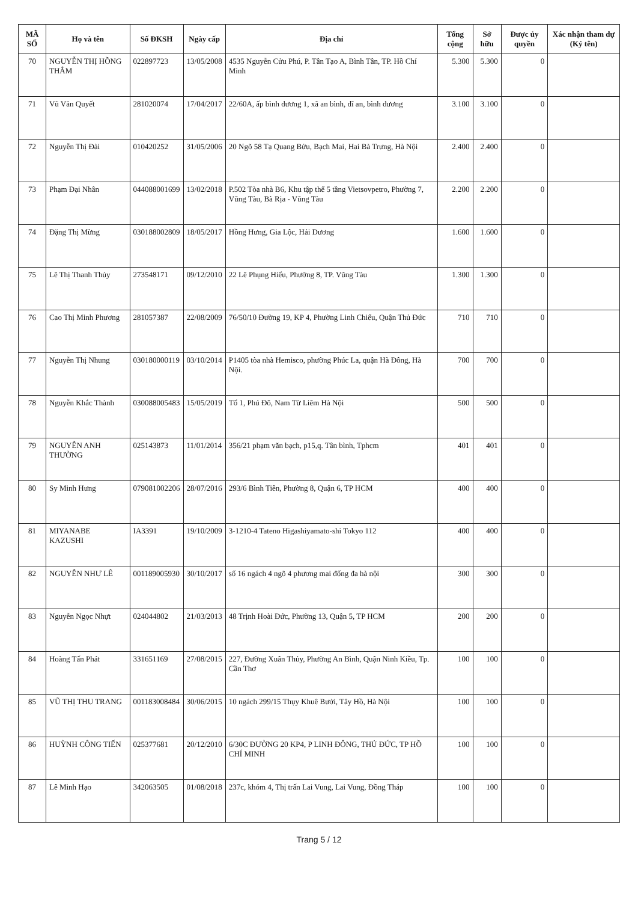| MÃ SỐ | Họ và tên | Số ĐKSH | Ngày cấp | Địa chỉ | Tổng cộng | Sở hữu | Được ủy quyền | Xác nhận tham dự (Ký tên) |
| --- | --- | --- | --- | --- | --- | --- | --- | --- |
| 70 | NGUYỄN THỊ HỒNG THẮM | 022897723 | 13/05/2008 | 4535 Nguyễn Cửu Phú, P. Tân Tạo A, Bình Tân, TP. Hồ Chí Minh | 5.300 | 5.300 | 0 | |
| 71 | Vũ Văn Quyết | 281020074 | 17/04/2017 | 22/60A, ấp bình dương 1, xã an bình, dĩ an, bình dương | 3.100 | 3.100 | 0 | |
| 72 | Nguyễn Thị Đài | 010420252 | 31/05/2006 | 20 Ngõ 58 Tạ Quang Bửu, Bạch Mai, Hai Bà Trưng, Hà Nội | 2.400 | 2.400 | 0 | |
| 73 | Phạm Đại Nhân | 044088001699 | 13/02/2018 | P.502 Tòa nhà B6, Khu tập thể 5 tầng Vietsovpetro, Phường 7, Vũng Tàu, Bà Rịa - Vũng Tàu | 2.200 | 2.200 | 0 | |
| 74 | Đặng Thị Mừng | 030188002809 | 18/05/2017 | Hồng Hưng, Gia Lộc, Hải Dương | 1.600 | 1.600 | 0 | |
| 75 | Lê Thị Thanh Thủy | 273548171 | 09/12/2010 | 22 Lê Phụng Hiểu, Phường 8, TP. Vũng Tàu | 1.300 | 1.300 | 0 | |
| 76 | Cao Thị Minh Phương | 281057387 | 22/08/2009 | 76/50/10 Đường 19, KP 4, Phường Linh Chiểu, Quận Thủ Đức | 710 | 710 | 0 | |
| 77 | Nguyễn Thị Nhung | 030180000119 | 03/10/2014 | P1405 tòa nhà Hemisco, phường Phúc La, quận Hà Đông, Hà Nội. | 700 | 700 | 0 | |
| 78 | Nguyễn Khắc Thành | 030088005483 | 15/05/2019 | Tổ 1, Phú Đô, Nam Từ Liêm Hà Nội | 500 | 500 | 0 | |
| 79 | NGUYỄN ANH THƯỜNG | 025143873 | 11/01/2014 | 356/21 phạm văn bạch, p15,q. Tân bình, Tphcm | 401 | 401 | 0 | |
| 80 | Sy Minh Hưng | 079081002206 | 28/07/2016 | 293/6 Bình Tiên, Phường 8, Quận 6, TP HCM | 400 | 400 | 0 | |
| 81 | MIYANABE KAZUSHI | IA3391 | 19/10/2009 | 3-1210-4 Tateno Higashiyamato-shi Tokyo 112 | 400 | 400 | 0 | |
| 82 | NGUYỄN NHƯ LÊ | 001189005930 | 30/10/2017 | số 16 ngách 4 ngõ 4 phương mai đống đa hà nội | 300 | 300 | 0 | |
| 83 | Nguyễn Ngọc Nhựt | 024044802 | 21/03/2013 | 48 Trịnh Hoài Đức, Phường 13, Quận 5, TP HCM | 200 | 200 | 0 | |
| 84 | Hoàng Tấn Phát | 331651169 | 27/08/2015 | 227, Đường Xuân Thủy, Phường An Bình, Quận Ninh Kiều, Tp. Cần Thơ | 100 | 100 | 0 | |
| 85 | VŨ THỊ THU TRANG | 001183008484 | 30/06/2015 | 10 ngách 299/15 Thụy Khuê Bưởi, Tây Hồ, Hà Nội | 100 | 100 | 0 | |
| 86 | HUỲNH CÔNG TIẾN | 025377681 | 20/12/2010 | 6/30C ĐƯỜNG 20 KP4, P LINH ĐÔNG, THỦ ĐỨC, TP HỒ CHÍ MINH | 100 | 100 | 0 | |
| 87 | Lê Minh Hạo | 342063505 | 01/08/2018 | 237c, khóm 4, Thị trấn Lai Vung, Lai Vung, Đồng Tháp | 100 | 100 | 0 | |
Trang 5 / 12